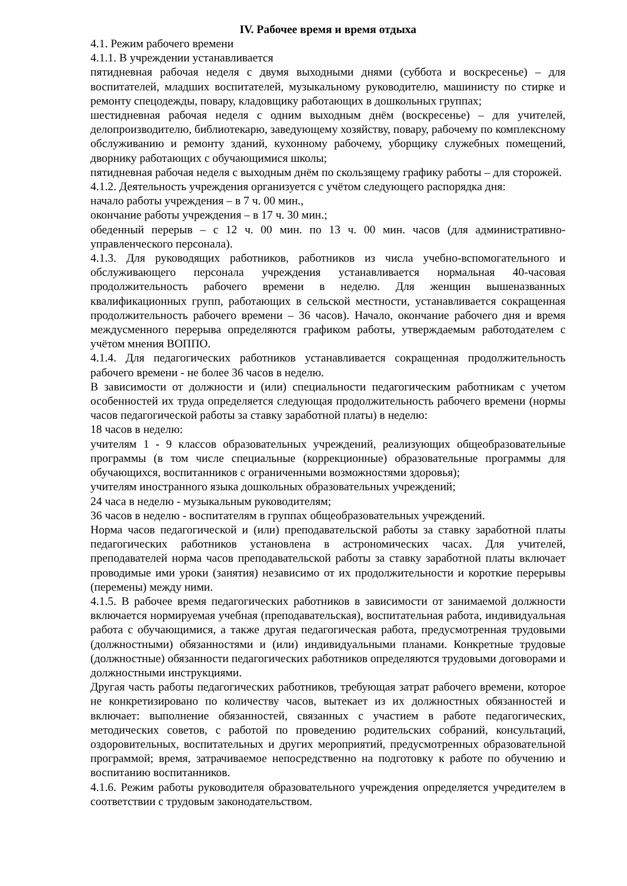IV. Рабочее время и время отдыха
4.1. Режим рабочего времени
4.1.1. В учреждении устанавливается
пятидневная рабочая неделя с двумя выходными днями (суббота и воскресенье) – для воспитателей, младших воспитателей, музыкальному руководителю, машинисту по стирке и ремонту спецодежды, повару, кладовщику работающих в дошкольных группах;
шестидневная рабочая неделя с одним выходным днём (воскресенье) – для учителей, делопроизводителю, библиотекарю, заведующему хозяйству, повару, рабочему по комплексному обслуживанию и ремонту зданий, кухонному рабочему, уборщику служебных помещений, дворнику работающих с обучающимися школы;
пятидневная рабочая неделя с выходным днём по скользящему графику работы – для сторожей.
4.1.2. Деятельность учреждения организуется с учётом следующего распорядка дня:
начало работы учреждения – в 7 ч. 00 мин.,
окончание работы учреждения – в 17 ч. 30 мин.;
обеденный перерыв – с 12 ч. 00 мин. по 13 ч. 00 мин. часов (для административно-управленческого персонала).
4.1.3. Для руководящих работников, работников из числа учебно-вспомогательного и обслуживающего персонала учреждения устанавливается нормальная 40-часовая продолжительность рабочего времени в неделю. Для женщин вышеназванных квалификационных групп, работающих в сельской местности, устанавливается сокращенная продолжительность рабочего времени – 36 часов). Начало, окончание рабочего дня и время междусменного перерыва определяются графиком работы, утверждаемым работодателем с учётом мнения ВОППО.
4.1.4. Для педагогических работников устанавливается сокращенная продолжительность рабочего времени - не более 36 часов в неделю.
В зависимости от должности и (или) специальности педагогическим работникам с учетом особенностей их труда определяется следующая продолжительность рабочего времени (нормы часов педагогической работы за ставку заработной платы) в неделю:
18 часов в неделю:
учителям 1 - 9 классов образовательных учреждений, реализующих общеобразовательные программы (в том числе специальные (коррекционные) образовательные программы для обучающихся, воспитанников с ограниченными возможностями здоровья);
учителям иностранного языка дошкольных образовательных учреждений;
24 часа в неделю - музыкальным руководителям;
36 часов в неделю - воспитателям в группах общеобразовательных учреждений.
Норма часов педагогической и (или) преподавательской работы за ставку заработной платы педагогических работников установлена в астрономических часах. Для учителей, преподавателей норма часов преподавательской работы за ставку заработной платы включает проводимые ими уроки (занятия) независимо от их продолжительности и короткие перерывы (перемены) между ними.
4.1.5. В рабочее время педагогических работников в зависимости от занимаемой должности включается нормируемая учебная (преподавательская), воспитательная работа, индивидуальная работа с обучающимися, а также другая педагогическая работа, предусмотренная трудовыми (должностными) обязанностями и (или) индивидуальными планами. Конкретные трудовые (должностные) обязанности педагогических работников определяются трудовыми договорами и должностными инструкциями.
Другая часть работы педагогических работников, требующая затрат рабочего времени, которое не конкретизировано по количеству часов, вытекает из их должностных обязанностей и включает: выполнение обязанностей, связанных с участием в работе педагогических, методических советов, с работой по проведению родительских собраний, консультаций, оздоровительных, воспитательных и других мероприятий, предусмотренных образовательной программой; время, затрачиваемое непосредственно на подготовку к работе по обучению и воспитанию воспитанников.
4.1.6. Режим работы руководителя образовательного учреждения определяется учредителем в соответствии с трудовым законодательством.